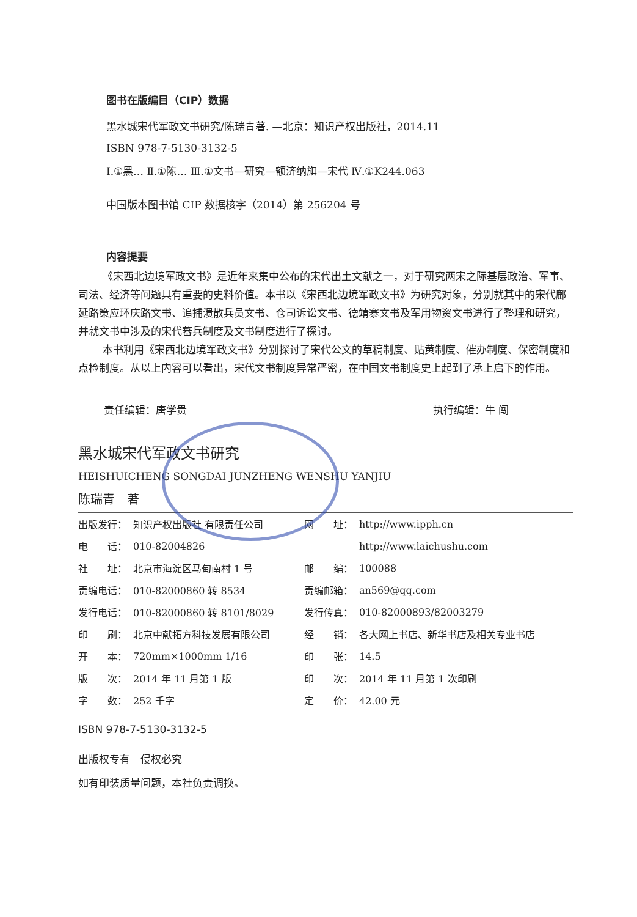图书在版编目（CIP）数据
黑水城宋代军政文书研究/陈瑞青著. —北京：知识产权出版社，2014.11
ISBN 978-7-5130-3132-5
Ⅰ.①黑… Ⅱ.①陈… Ⅲ.①文书—研究—额济纳旗—宋代 Ⅳ.①K244.063
中国版本图书馆 CIP 数据核字（2014）第 256204 号
内容提要
《宋西北边境军政文书》是近年来集中公布的宋代出土文献之一，对于研究两宋之际基层政治、军事、司法、经济等问题具有重要的史料价值。本书以《宋西北边境军政文书》为研究对象，分别就其中的宋代鄜延路策应环庆路文书、追捕溃散兵员文书、仓司诉讼文书、德靖寨文书及军用物资文书进行了整理和研究，并就文书中涉及的宋代蕃兵制度及文书制度进行了探讨。
本书利用《宋西北边境军政文书》分别探讨了宋代公文的草稿制度、贴黄制度、催办制度、保密制度和点检制度。从以上内容可以看出，宋代文书制度异常严密，在中国文书制度史上起到了承上启下的作用。
责任编辑：唐学贵 执行编辑：牛 闯
黑水城宋代军政文书研究
HEISHUICHENG SONGDAI JUNZHENG WENSHU YANJIU
陈瑞青　著
| 出版发行： | 知识产权出版社 有限责任公司 | 网 址： | http://www.ipph.cn |
| 电 话： | 010-82004826 | | http://www.laichushu.com |
| 社 址： | 北京市海淀区马甸南村 1 号 | 邮 编： | 100088 |
| 责编电话： | 010-82000860 转 8534 | 责编邮箱： | an569@qq.com |
| 发行电话： | 010-82000860 转 8101/8029 | 发行传真： | 010-82000893/82003279 |
| 印 刷： | 北京中献拓方科技发展有限公司 | 经 销： | 各大网上书店、新华书店及相关专业书店 |
| 开 本： | 720mm×1000mm 1/16 | 印 张： | 14.5 |
| 版 次： | 2014 年 11 月第 1 版 | 印 次： | 2014 年 11 月第 1 次印刷 |
| 字 数： | 252 千字 | 定 价： | 42.00 元 |
ISBN 978-7-5130-3132-5
出版权专有　侵权必究
如有印装质量问题，本社负责调换。